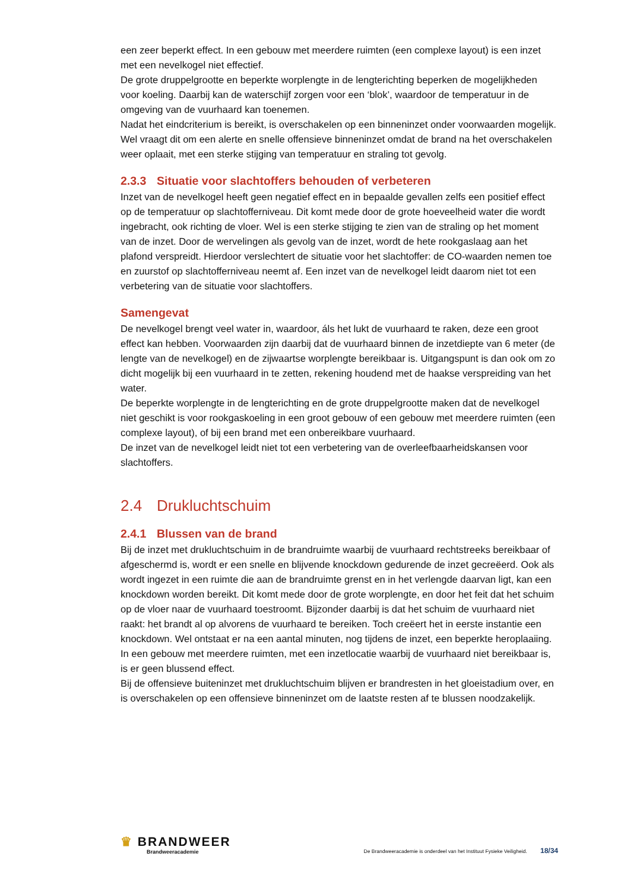een zeer beperkt effect. In een gebouw met meerdere ruimten (een complexe layout) is een inzet met een nevelkogel niet effectief.
De grote druppelgrootte en beperkte worplengte in de lengterichting beperken de mogelijkheden voor koeling. Daarbij kan de waterschijf zorgen voor een ‘blok’, waardoor de temperatuur in de omgeving van de vuurhaard kan toenemen.
Nadat het eindcriterium is bereikt, is overschakelen op een binneninzet onder voorwaarden mogelijk. Wel vraagt dit om een alerte en snelle offensieve binneninzet omdat de brand na het overschakelen weer oplaait, met een sterke stijging van temperatuur en straling tot gevolg.
2.3.3 Situatie voor slachtoffers behouden of verbeteren
Inzet van de nevelkogel heeft geen negatief effect en in bepaalde gevallen zelfs een positief effect op de temperatuur op slachtofferniveau. Dit komt mede door de grote hoeveelheid water die wordt ingebracht, ook richting de vloer. Wel is een sterke stijging te zien van de straling op het moment van de inzet. Door de wervelingen als gevolg van de inzet, wordt de hete rookgaslaag aan het plafond verspreidt. Hierdoor verslechtert de situatie voor het slachtoffer: de CO-waarden nemen toe en zuurstof op slachtofferniveau neemt af. Een inzet van de nevelkogel leidt daarom niet tot een verbetering van de situatie voor slachtoffers.
Samengevat
De nevelkogel brengt veel water in, waardoor, áls het lukt de vuurhaard te raken, deze een groot effect kan hebben. Voorwaarden zijn daarbij dat de vuurhaard binnen de inzetdiepte van 6 meter (de lengte van de nevelkogel) en de zijwaartse worplengte bereikbaar is. Uitgangspunt is dan ook om zo dicht mogelijk bij een vuurhaard in te zetten, rekening houdend met de haakse verspreiding van het water.
De beperkte worplengte in de lengterichting en de grote druppelgrootte maken dat de nevelkogel niet geschikt is voor rookgaskoeling in een groot gebouw of een gebouw met meerdere ruimten (een complexe layout), of bij een brand met een onbereikbare vuurhaard.
De inzet van de nevelkogel leidt niet tot een verbetering van de overleefbaarheidskansen voor slachtoffers.
2.4 Drukluchtschuim
2.4.1 Blussen van de brand
Bij de inzet met drukluchtschuim in de brandruimte waarbij de vuurhaard rechtstreeks bereikbaar of afgeschermd is, wordt er een snelle en blijvende knockdown gedurende de inzet gecreëerd. Ook als wordt ingezet in een ruimte die aan de brandruimte grenst en in het verlengde daarvan ligt, kan een knockdown worden bereikt. Dit komt mede door de grote worplengte, en door het feit dat het schuim op de vloer naar de vuurhaard toestroomt. Bijzonder daarbij is dat het schuim de vuurhaard niet raakt: het brandt al op alvorens de vuurhaard te bereiken. Toch creëert het in eerste instantie een knockdown. Wel ontstaat er na een aantal minuten, nog tijdens de inzet, een beperkte heroplaaiing.
In een gebouw met meerdere ruimten, met een inzetlocatie waarbij de vuurhaard niet bereikbaar is, is er geen blussend effect.
Bij de offensieve buiteninzet met drukluchtschuim blijven er brandresten in het gloeistadium over, en is overschakelen op een offensieve binneninzet om de laatste resten af te blussen noodzakelijk.
♛ BRANDWEER
Brandweeracademie
De Brandweeracademie is onderdeel van het Instituut Fysieke Veiligheid. 18/34